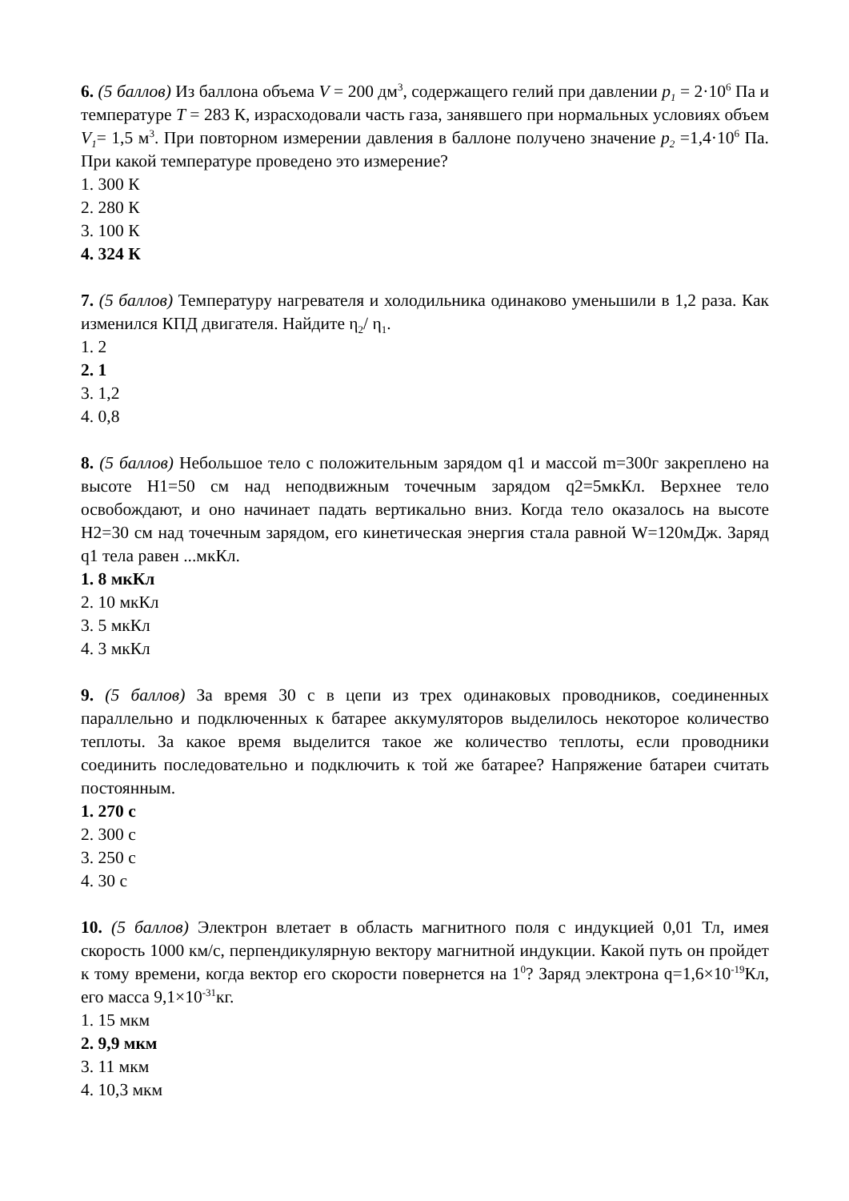6. (5 баллов) Из баллона объема V = 200 дм<sup>3</sup>, содержащего гелий при давлении p<sub>1</sub> = 2·10<sup>6</sup> Па и температуре T = 283 К, израсходовали часть газа, занявшего при нормальных условиях объем V<sub>1</sub>= 1,5 м<sup>3</sup>. При повторном измерении давления в баллоне получено значение p<sub>2</sub> =1,4·10<sup>6</sup> Па. При какой температуре проведено это измерение?
1. 300 К
2. 280 К
3. 100 К
4. 324 К
7. (5 баллов) Температуру нагревателя и холодильника одинаково уменьшили в 1,2 раза. Как изменился КПД двигателя. Найдите η<sub>2</sub>/ η<sub>1</sub>.
1. 2
2. 1
3. 1,2
4. 0,8
8. (5 баллов) Небольшое тело с положительным зарядом q1 и массой m=300г закреплено на высоте H1=50 см над неподвижным точечным зарядом q2=5мкКл. Верхнее тело освобождают, и оно начинает падать вертикально вниз. Когда тело оказалось на высоте H2=30 см над точечным зарядом, его кинетическая энергия стала равной W=120мДж. Заряд q1 тела равен ...мкКл.
1. 8 мкКл
2. 10 мкКл
3. 5 мкКл
4. 3 мкКл
9. (5 баллов) За время 30 с в цепи из трех одинаковых проводников, соединенных параллельно и подключенных к батарее аккумуляторов выделилось некоторое количество теплоты. За какое время выделится такое же количество теплоты, если проводники соединить последовательно и подключить к той же батарее? Напряжение батареи считать постоянным.
1. 270 с
2. 300 с
3. 250 с
4. 30 с
10. (5 баллов) Электрон влетает в область магнитного поля с индукцией 0,01 Тл, имея скорость 1000 км/с, перпендикулярную вектору магнитной индукции. Какой путь он пройдет к тому времени, когда вектор его скорости повернется на 1<sup>0</sup>? Заряд электрона q=1,6×10<sup>-19</sup>Кл, его масса 9,1×10<sup>-31</sup>кг.
1. 15 мкм
2. 9,9 мкм
3. 11 мкм
4. 10,3 мкм